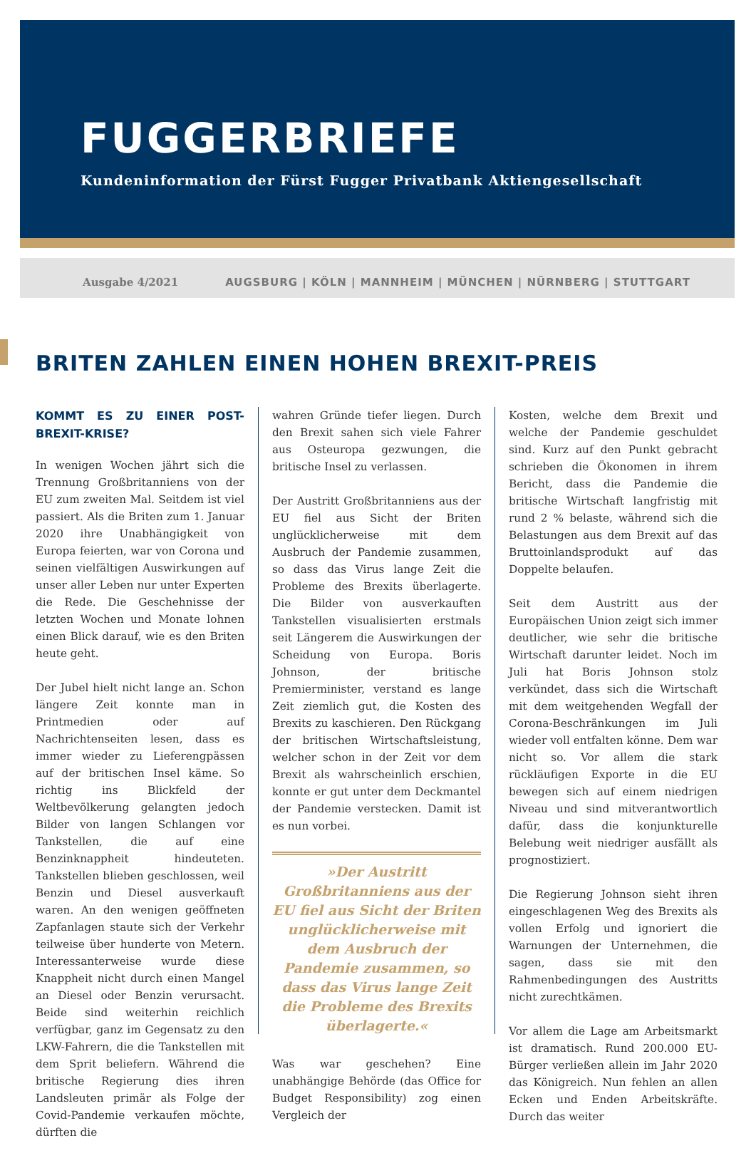FUGGERBRIEFE
Kundeninformation der Fürst Fugger Privatbank Aktiengesellschaft
Ausgabe 4/2021 AUGSBURG | KÖLN | MANNHEIM | MÜNCHEN | NÜRNBERG | STUTTGART
BRITEN ZAHLEN EINEN HOHEN BREXIT-PREIS
KOMMT ES ZU EINER POST-BREXIT-KRISE?
In wenigen Wochen jährt sich die Trennung Großbritanniens von der EU zum zweiten Mal. Seitdem ist viel passiert. Als die Briten zum 1. Januar 2020 ihre Unabhängigkeit von Europa feierten, war von Corona und seinen vielfältigen Auswirkungen auf unser aller Leben nur unter Experten die Rede. Die Geschehnisse der letzten Wochen und Monate lohnen einen Blick darauf, wie es den Briten heute geht.
Der Jubel hielt nicht lange an. Schon längere Zeit konnte man in Printmedien oder auf Nachrichtenseiten lesen, dass es immer wieder zu Lieferengpässen auf der britischen Insel käme. So richtig ins Blickfeld der Weltbevölkerung gelangten jedoch Bilder von langen Schlangen vor Tankstellen, die auf eine Benzinknappheit hindeuteten. Tankstellen blieben geschlossen, weil Benzin und Diesel ausverkauft waren. An den wenigen geöffneten Zapfanlagen staute sich der Verkehr teilweise über hunderte von Metern. Interessanterweise wurde diese Knappheit nicht durch einen Mangel an Diesel oder Benzin verursacht. Beide sind weiterhin reichlich verfügbar, ganz im Gegensatz zu den LKW-Fahrern, die die Tankstellen mit dem Sprit beliefern. Während die britische Regierung dies ihren Landsleuten primär als Folge der Covid-Pandemie verkaufen möchte, dürften die
wahren Gründe tiefer liegen. Durch den Brexit sahen sich viele Fahrer aus Osteuropa gezwungen, die britische Insel zu verlassen.
Der Austritt Großbritanniens aus der EU fiel aus Sicht der Briten unglücklicherweise mit dem Ausbruch der Pandemie zusammen, so dass das Virus lange Zeit die Probleme des Brexits überlagerte. Die Bilder von ausverkauften Tankstellen visualisierten erstmals seit Längerem die Auswirkungen der Scheidung von Europa. Boris Johnson, der britische Premierminister, verstand es lange Zeit ziemlich gut, die Kosten des Brexits zu kaschieren. Den Rückgang der britischen Wirtschaftsleistung, welcher schon in der Zeit vor dem Brexit als wahrscheinlich erschien, konnte er gut unter dem Deckmantel der Pandemie verstecken. Damit ist es nun vorbei.
»Der Austritt Großbritanniens aus der EU fiel aus Sicht der Briten unglücklicherweise mit dem Ausbruch der Pandemie zusammen, so dass das Virus lange Zeit die Probleme des Brexits überlagerte.«
Was war geschehen? Eine unabhängige Behörde (das Office for Budget Responsibility) zog einen Vergleich der
Kosten, welche dem Brexit und welche der Pandemie geschuldet sind. Kurz auf den Punkt gebracht schrieben die Ökonomen in ihrem Bericht, dass die Pandemie die britische Wirtschaft langfristig mit rund 2 % belaste, während sich die Belastungen aus dem Brexit auf das Bruttoinlandsprodukt auf das Doppelte belaufen.
Seit dem Austritt aus der Europäischen Union zeigt sich immer deutlicher, wie sehr die britische Wirtschaft darunter leidet. Noch im Juli hat Boris Johnson stolz verkündet, dass sich die Wirtschaft mit dem weitgehenden Wegfall der Corona-Beschränkungen im Juli wieder voll entfalten könne. Dem war nicht so. Vor allem die stark rückläufigen Exporte in die EU bewegen sich auf einem niedrigen Niveau und sind mitverantwortlich dafür, dass die konjunkturelle Belebung weit niedriger ausfällt als prognostiziert.
Die Regierung Johnson sieht ihren eingeschlagenen Weg des Brexits als vollen Erfolg und ignoriert die Warnungen der Unternehmen, die sagen, dass sie mit den Rahmenbedingungen des Austritts nicht zurechtkämen.
Vor allem die Lage am Arbeitsmarkt ist dramatisch. Rund 200.000 EU-Bürger verließen allein im Jahr 2020 das Königreich. Nun fehlen an allen Ecken und Enden Arbeitskräfte. Durch das weiter